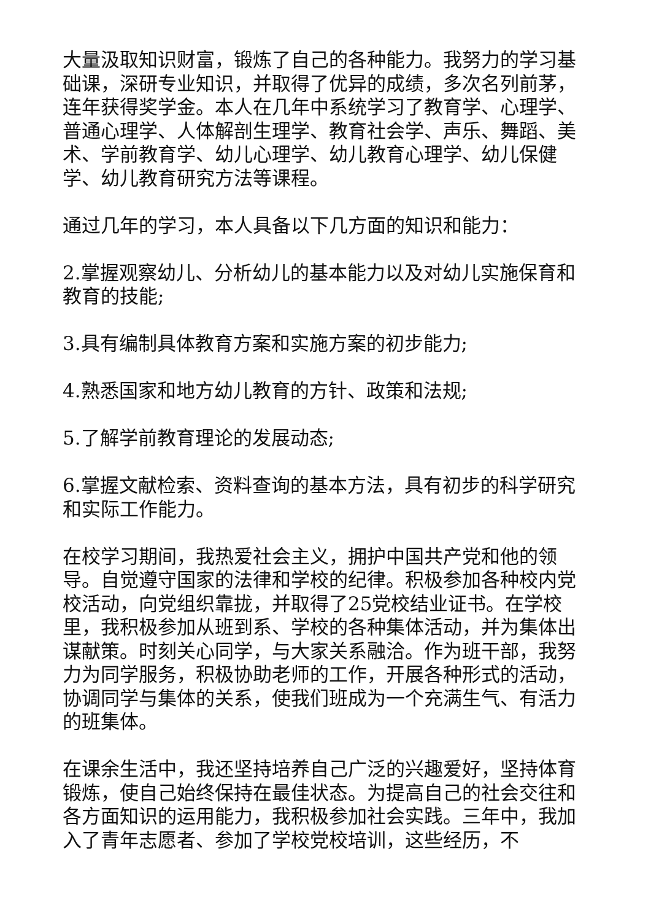大量汲取知识财富，锻炼了自己的各种能力。我努力的学习基础课，深研专业知识，并取得了优异的成绩，多次名列前茅，连年获得奖学金。本人在几年中系统学习了教育学、心理学、普通心理学、人体解剖生理学、教育社会学、声乐、舞蹈、美术、学前教育学、幼儿心理学、幼儿教育心理学、幼儿保健学、幼儿教育研究方法等课程。
通过几年的学习，本人具备以下几方面的知识和能力：
2.掌握观察幼儿、分析幼儿的基本能力以及对幼儿实施保育和教育的技能;
3.具有编制具体教育方案和实施方案的初步能力;
4.熟悉国家和地方幼儿教育的方针、政策和法规;
5.了解学前教育理论的发展动态;
6.掌握文献检索、资料查询的基本方法，具有初步的科学研究和实际工作能力。
在校学习期间，我热爱社会主义，拥护中国共产党和他的领导。自觉遵守国家的法律和学校的纪律。积极参加各种校内党校活动，向党组织靠拢，并取得了25党校结业证书。在学校里，我积极参加从班到系、学校的各种集体活动，并为集体出谋献策。时刻关心同学，与大家关系融洽。作为班干部，我努力为同学服务，积极协助老师的工作，开展各种形式的活动，协调同学与集体的关系，使我们班成为一个充满生气、有活力的班集体。
在课余生活中，我还坚持培养自己广泛的兴趣爱好，坚持体育锻炼，使自己始终保持在最佳状态。为提高自己的社会交往和各方面知识的运用能力，我积极参加社会实践。三年中，我加入了青年志愿者、参加了学校党校培训，这些经历，不